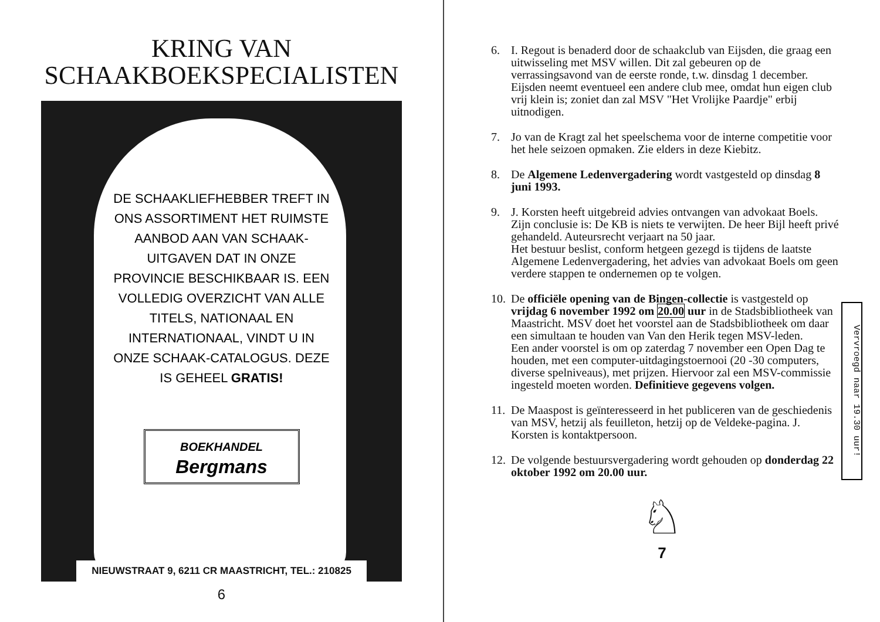KRING VAN
SCHAAKBOEKSPECIALISTEN
DE SCHAAKLIEFHEBBER TREFT IN ONS ASSORTIMENT HET RUIMSTE AANBOD AAN VAN SCHAAK-UITGAVEN DAT IN ONZE PROVINCIE BESCHIKBAAR IS. EEN VOLLEDIG OVERZICHT VAN ALLE TITELS, NATIONAAL EN INTERNATIONAAL, VINDT U IN ONZE SCHAAK-CATALOGUS. DEZE IS GEHEEL GRATIS!
BOEKHANDEL
Bergmans
NIEUWSTRAAT 9, 6211 CR MAASTRICHT, TEL.: 210825
6
6. I. Regout is benaderd door de schaakclub van Eijsden, die graag een uitwisseling met MSV willen. Dit zal gebeuren op de verrassingsavond van de eerste ronde, t.w. dinsdag 1 december. Eijsden neemt eventueel een andere club mee, omdat hun eigen club vrij klein is; zoniet dan zal MSV "Het Vrolijke Paardje" erbij uitnodigen.
7. Jo van de Kragt zal het speelschema voor de interne competitie voor het hele seizoen opmaken. Zie elders in deze Kiebitz.
8. De Algemene Ledenvergadering wordt vastgesteld op dinsdag 8 juni 1993.
9. J. Korsten heeft uitgebreid advies ontvangen van advokaat Boels. Zijn conclusie is: De KB is niets te verwijten. De heer Bijl heeft privé gehandeld. Auteursrecht verjaart na 50 jaar.
Het bestuur beslist, conform hetgeen gezegd is tijdens de laatste Algemene Ledenvergadering, het advies van advokaat Boels om geen verdere stappen te ondernemen op te volgen.
10. De officiële opening van de Bingen-collectie is vastgesteld op vrijdag 6 november 1992 om 20.00 uur in de Stadsbibliotheek van Maastricht. MSV doet het voorstel aan de Stadsbibliotheek om daar een simultaan te houden van Van den Herik tegen MSV-leden.
Een ander voorstel is om op zaterdag 7 november een Open Dag te houden, met een computer-uitdagingstoernooi (20 -30 computers, diverse spelniveaus), met prijzen. Hiervoor zal een MSV-commissie ingesteld moeten worden. Definitieve gegevens volgen.
11. De Maaspost is geïnteresseerd in het publiceren van de geschiedenis van MSV, hetzij als feuilleton, hetzij op de Veldeke-pagina. J. Korsten is kontaktpersoon.
12. De volgende bestuursvergadering wordt gehouden op donderdag 22 oktober 1992 om 20.00 uur.
Vervroegd naar 19.30 uur!
♘
7